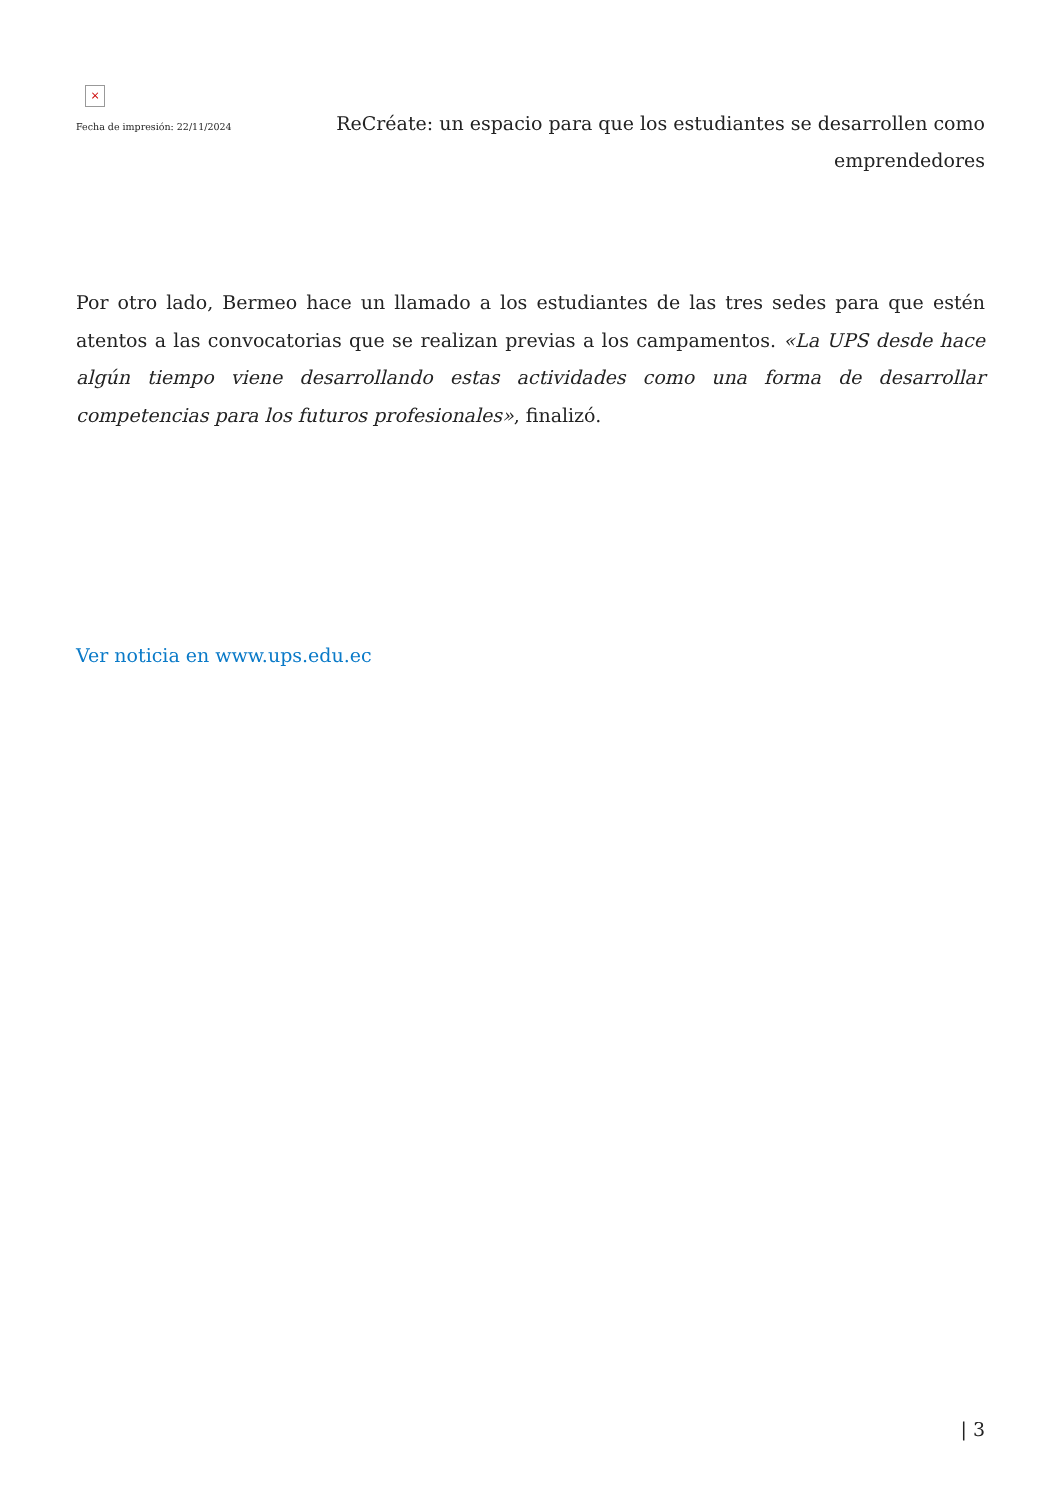×
Fecha de impresión: 22/11/2024
ReCréate: un espacio para que los estudiantes se desarrollen como emprendedores
Por otro lado, Bermeo hace un llamado a los estudiantes de las tres sedes para que estén atentos a las convocatorias que se realizan previas a los campamentos. «La UPS desde hace algún tiempo viene desarrollando estas actividades como una forma de desarrollar competencias para los futuros profesionales», finalizó.
Ver noticia en www.ups.edu.ec
| 3